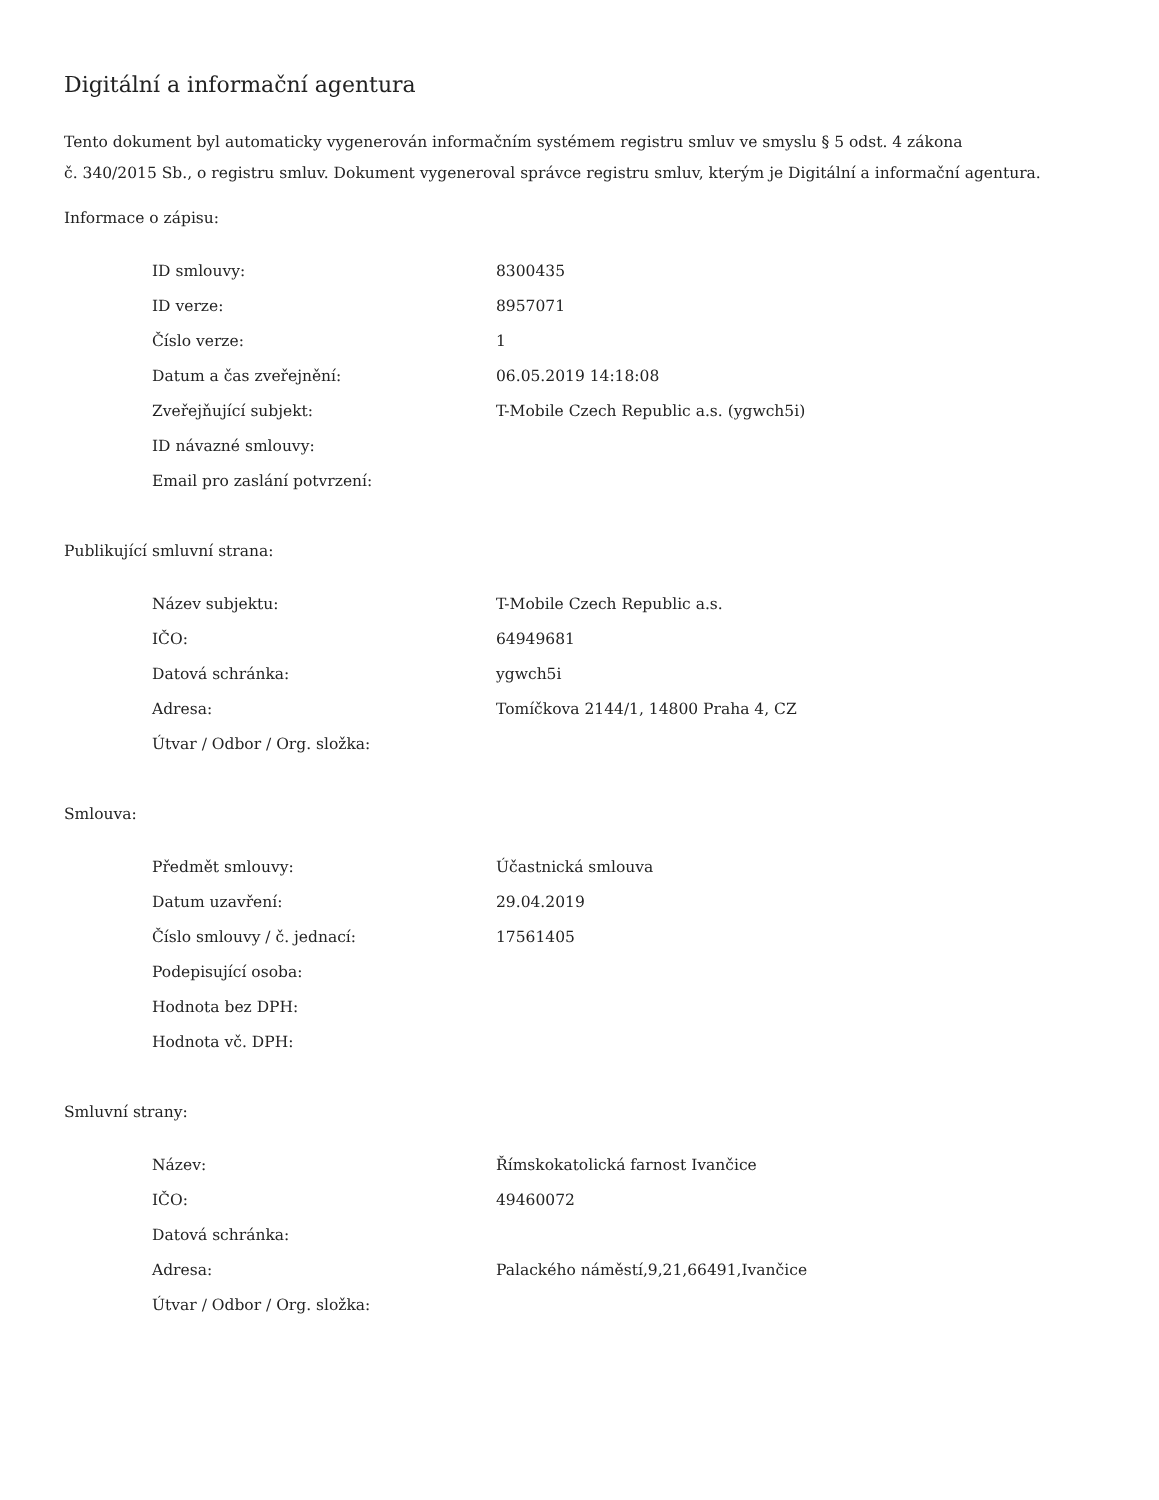Digitální a informační agentura
Tento dokument byl automaticky vygenerován informačním systémem registru smluv ve smyslu § 5 odst. 4 zákona
č. 340/2015 Sb., o registru smluv. Dokument vygeneroval správce registru smluv, kterým je Digitální a informační agentura.
Informace o zápisu:
| ID smlouvy: | 8300435 |
| ID verze: | 8957071 |
| Číslo verze: | 1 |
| Datum a čas zveřejnění: | 06.05.2019 14:18:08 |
| Zveřejňující subjekt: | T-Mobile Czech Republic a.s. (ygwch5i) |
| ID návazné smlouvy: | |
| Email pro zaslání potvrzení: | |
Publikující smluvní strana:
| Název subjektu: | T-Mobile Czech Republic a.s. |
| IČO: | 64949681 |
| Datová schránka: | ygwch5i |
| Adresa: | Tomíčkova 2144/1, 14800 Praha 4, CZ |
| Útvar / Odbor / Org. složka: | |
Smlouva:
| Předmět smlouvy: | Účastnická smlouva |
| Datum uzavření: | 29.04.2019 |
| Číslo smlouvy / č. jednací: | 17561405 |
| Podepisující osoba: | |
| Hodnota bez DPH: | |
| Hodnota vč. DPH: | |
Smluvní strany:
| Název: | Římskokatolická farnost Ivančice |
| IČO: | 49460072 |
| Datová schránka: | |
| Adresa: | Palackého náměstí,9,21,66491,Ivančice |
| Útvar / Odbor / Org. složka: | |